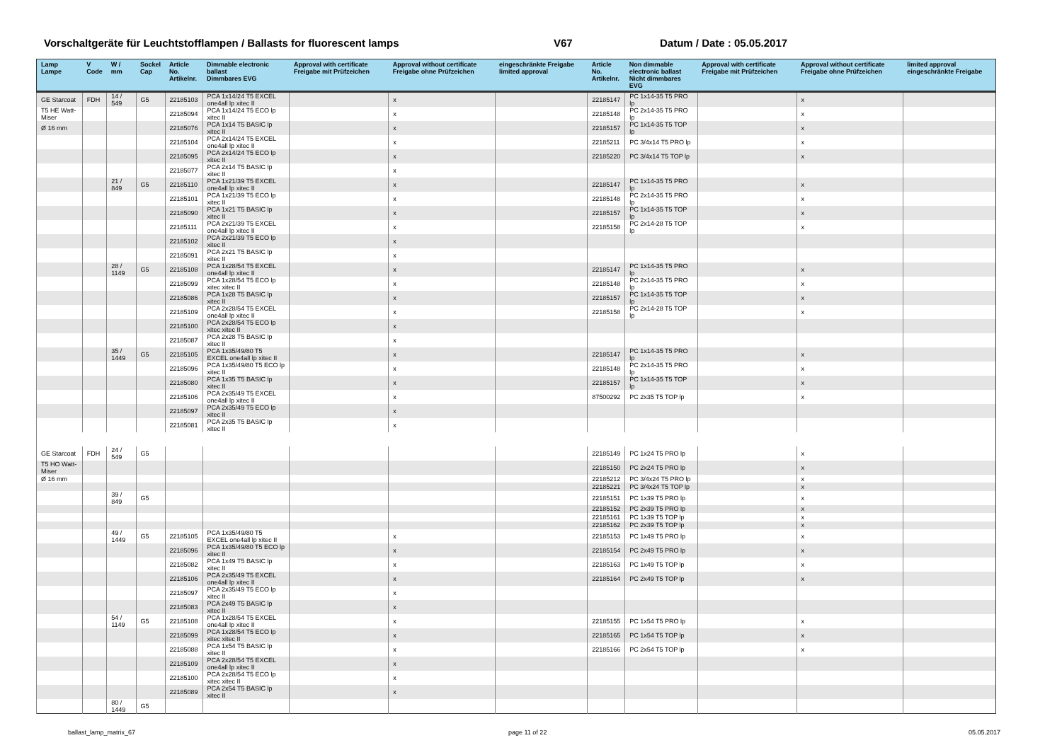Vorschaltgeräte für Leuchtstofflampen / Ballasts for fluorescent lamps V67 Datum / Date : 05.05.2017
| Lamp Lampe | V Code | W / mm | Sockel Cap | Article No. Artikelnr. | Dimmable electronic ballast Dimmbares EVG | Approval with certificate Freigabe mit Prüfzeichen | Approval without certificate Freigabe ohne Prüfzeichen | eingeschränkte Freigabe limited approval | Article No. Artikelnr. | Non dimmable electronic ballast Nicht dimmbares EVG | Approval with certificate Freigabe mit Prüfzeichen | Approval without certificate Freigabe ohne Prüfzeichen | limited approval eingeschränkte Freigabe |
| --- | --- | --- | --- | --- | --- | --- | --- | --- | --- | --- | --- | --- | --- |
| GE Starcoat | FDH | 14 / 549 | G5 | 22185103 | PCA 1x14/24 T5 EXCEL one4all lp xitec II | | x | | 22185147 | PC 1x14-35 T5 PRO lp | | x | |
| T5 HE Watt-Miser | | | | 22185094 | PCA 1x14/24 T5 ECO lp xitec II | | x | | 22185148 | PC 2x14-35 T5 PRO lp | | x | |
| Ø 16 mm | | | | 22185076 | PCA 1x14 T5 BASIC lp xitec II | | x | | 22185157 | PC 1x14-35 T5 TOP lp | | x | |
| | | | | 22185104 | PCA 2x14/24 T5 EXCEL one4all lp xitec II | | x | | 22185211 | PC 3/4x14 T5 PRO lp | | x | |
| | | | | 22185095 | PCA 2x14/24 T5 ECO lp xitec II | | x | | 22185220 | PC 3/4x14 T5 TOP lp | | x | |
| | | | | 22185077 | PCA 2x14 T5 BASIC lp xitec II | | x | | | | | | |
| | | 21 / 849 | G5 | 22185110 | PCA 1x21/39 T5 EXCEL one4all lp xitec II | | x | | 22185147 | PC 1x14-35 T5 PRO lp | | x | |
| | | | | 22185101 | PCA 1x21/39 T5 ECO lp xitec II | | x | | 22185148 | PC 2x14-35 T5 PRO lp | | x | |
| | | | | 22185090 | PCA 1x21 T5 BASIC lp xitec II | | x | | 22185157 | PC 1x14-35 T5 TOP lp | | x | |
| | | | | 22185111 | PCA 2x21/39 T5 EXCEL one4all lp xitec II | | x | | 22185158 | PC 2x14-28 T5 TOP lp | | x | |
| | | | | 22185102 | PCA 2x21/39 T5 ECO lp xitec II | | x | | | | | | |
| | | | | 22185091 | PCA 2x21 T5 BASIC lp xitec II | | x | | | | | | |
| | | 28 / 1149 | G5 | 22185108 | PCA 1x28/54 T5 EXCEL one4all lp xitec II | | x | | 22185147 | PC 1x14-35 T5 PRO lp | | x | |
| | | | | 22185099 | PCA 1x28/54 T5 ECO lp xitec xitec II | | x | | 22185148 | PC 2x14-35 T5 PRO lp | | x | |
| | | | | 22185086 | PCA 1x28 T5 BASIC lp xitec II | | x | | 22185157 | PC 1x14-35 T5 TOP lp | | x | |
| | | | | 22185109 | PCA 2x28/54 T5 EXCEL one4all lp xitec II | | x | | 22185158 | PC 2x14-28 T5 TOP lp | | x | |
| | | | | 22185100 | PCA 2x28/54 T5 ECO lp xitec xitec II | | x | | | | | | |
| | | | | 22185087 | PCA 2x28 T5 BASIC lp xitec II | | x | | | | | | |
| | | 35 / 1449 | G5 | 22185105 | PCA 1x35/49/80 T5 EXCEL one4all lp xitec II | | x | | 22185147 | PC 1x14-35 T5 PRO lp | | x | |
| | | | | 22185096 | PCA 1x35/49/80 T5 ECO lp xitec II | | x | | 22185148 | PC 2x14-35 T5 PRO lp | | x | |
| | | | | 22185080 | PCA 1x35 T5 BASIC lp xitec II | | x | | 22185157 | PC 1x14-35 T5 TOP lp | | x | |
| | | | | 22185106 | PCA 2x35/49 T5 EXCEL one4all lp xitec II | | x | | 87500292 | PC 2x35 T5 TOP lp | | x | |
| | | | | 22185097 | PCA 2x35/49 T5 ECO lp xitec II | | x | | | | | | |
| | | | | 22185081 | PCA 2x35 T5 BASIC lp xitec II | | x | | | | | | |
| GE Starcoat | FDH | 24 / 549 | G5 | | | | | | 22185149 | PC 1x24 T5 PRO lp | | x | |
| T5 HO Watt-Miser | | | | | | | | | 22185150 | PC 2x24 T5 PRO lp | | x | |
| Ø 16 mm | | | | | | | | | 22185212 | PC 3/4x24 T5 PRO lp | | x | |
| | | | | | | | | | 22185221 | PC 3/4x24 T5 TOP lp | | x | |
| | | 39 / 849 | G5 | | | | | | 22185151 | PC 1x39 T5 PRO lp | | x | |
| | | | | | | | | | 22185152 | PC 2x39 T5 PRO lp | | x | |
| | | | | | | | | | 22185161 | PC 1x39 T5 TOP lp | | x | |
| | | | | | | | | | 22185162 | PC 2x39 T5 TOP lp | | x | |
| | | 49 / 1449 | G5 | 22185105 | PCA 1x35/49/80 T5 EXCEL one4all lp xitec II | | x | | 22185153 | PC 1x49 T5 PRO lp | | x | |
| | | | | 22185096 | PCA 1x35/49/80 T5 ECO lp xitec II | | x | | 22185154 | PC 2x49 T5 PRO lp | | x | |
| | | | | 22185082 | PCA 1x49 T5 BASIC lp xitec II | | x | | 22185163 | PC 1x49 T5 TOP lp | | x | |
| | | | | 22185106 | PCA 2x35/49 T5 EXCEL one4all lp xitec II | | x | | 22185164 | PC 2x49 T5 TOP lp | | x | |
| | | | | 22185097 | PCA 2x35/49 T5 ECO lp xitec II | | x | | | | | | |
| | | | | 22185083 | PCA 2x49 T5 BASIC lp xitec II | | x | | | | | | |
| | | 54 / 1149 | G5 | 22185108 | PCA 1x28/54 T5 EXCEL one4all lp xitec II | | x | | 22185155 | PC 1x54 T5 PRO lp | | x | |
| | | | | 22185099 | PCA 1x28/54 T5 ECO lp xitec xitec II | | x | | 22185165 | PC 1x54 T5 TOP lp | | x | |
| | | | | 22185088 | PCA 1x54 T5 BASIC lp xitec II | | x | | 22185166 | PC 2x54 T5 TOP lp | | x | |
| | | | | 22185109 | PCA 2x28/54 T5 EXCEL one4all lp xitec II | | x | | | | | | |
| | | | | 22185100 | PCA 2x28/54 T5 ECO lp xitec xitec II | | x | | | | | | |
| | | | | 22185089 | PCA 2x54 T5 BASIC lp xitec II | | x | | | | | | |
| | | 80 / 1449 | G5 | | | | | | | | | | |
ballast_lamp_matrix_67 page 11 of 22 05.05.2017